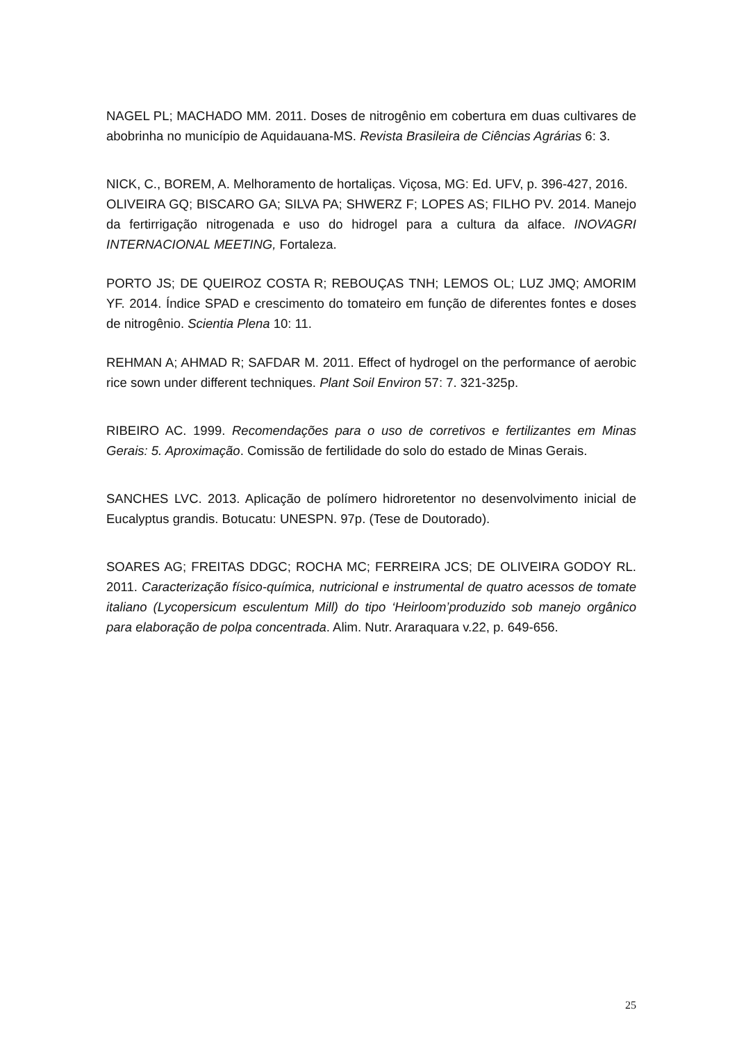NAGEL PL; MACHADO MM. 2011. Doses de nitrogênio em cobertura em duas cultivares de abobrinha no município de Aquidauana-MS. Revista Brasileira de Ciências Agrárias 6: 3.
NICK, C., BOREM, A. Melhoramento de hortaliças. Viçosa, MG: Ed. UFV, p. 396-427, 2016.
OLIVEIRA GQ; BISCARO GA; SILVA PA; SHWERZ F; LOPES AS; FILHO PV. 2014. Manejo da fertirrigação nitrogenada e uso do hidrogel para a cultura da alface. INOVAGRI INTERNACIONAL MEETING, Fortaleza.
PORTO JS; DE QUEIROZ COSTA R; REBOUÇAS TNH; LEMOS OL; LUZ JMQ; AMORIM YF. 2014. Índice SPAD e crescimento do tomateiro em função de diferentes fontes e doses de nitrogênio. Scientia Plena 10: 11.
REHMAN A; AHMAD R; SAFDAR M. 2011. Effect of hydrogel on the performance of aerobic rice sown under different techniques. Plant Soil Environ 57: 7. 321-325p.
RIBEIRO AC. 1999. Recomendações para o uso de corretivos e fertilizantes em Minas Gerais: 5. Aproximação. Comissão de fertilidade do solo do estado de Minas Gerais.
SANCHES LVC. 2013. Aplicação de polímero hidroretentor no desenvolvimento inicial de Eucalyptus grandis. Botucatu: UNESPN. 97p. (Tese de Doutorado).
SOARES AG; FREITAS DDGC; ROCHA MC; FERREIRA JCS; DE OLIVEIRA GODOY RL. 2011. Caracterização físico-química, nutricional e instrumental de quatro acessos de tomate italiano (Lycopersicum esculentum Mill) do tipo ‘Heirloom’produzido sob manejo orgânico para elaboração de polpa concentrada. Alim. Nutr. Araraquara v.22, p. 649-656.
25